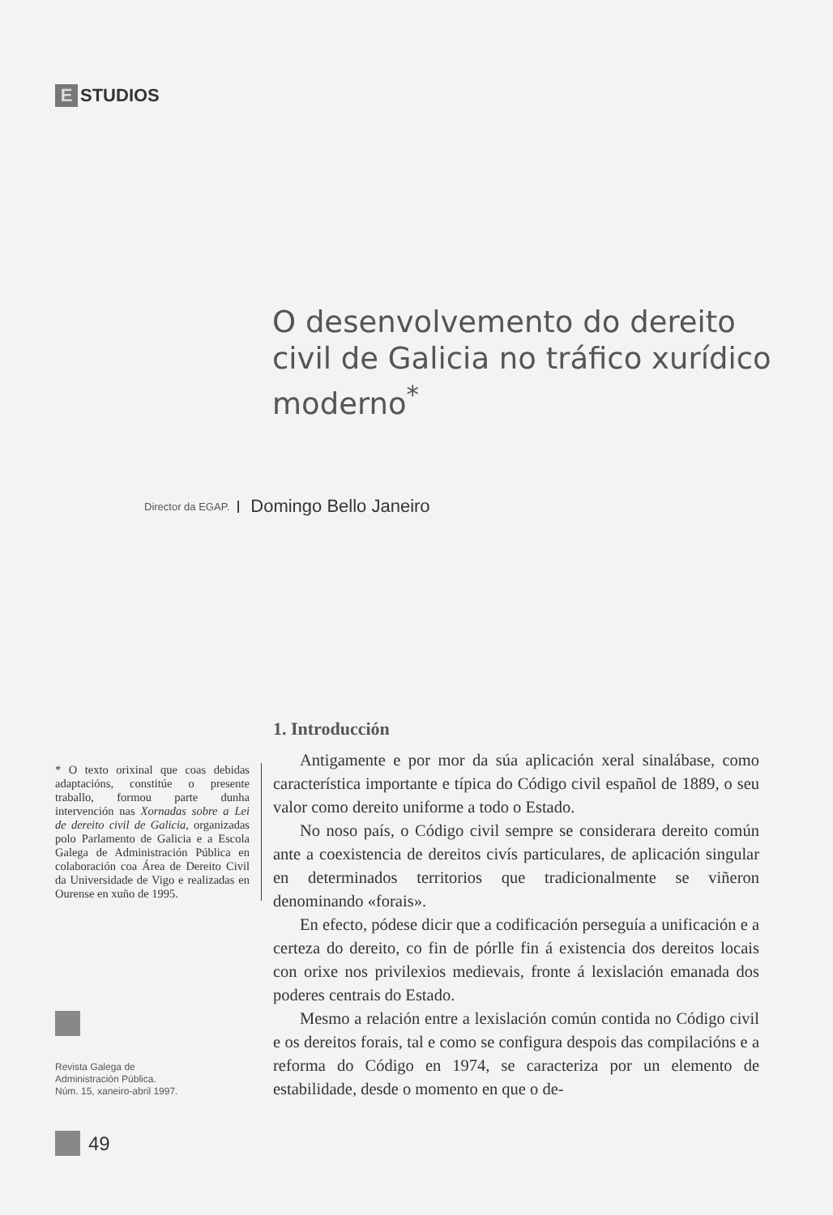E STUDIOS
O desenvolvemento do dereito civil de Galicia no tráfico xurídico moderno<sup>*</sup>
Director da EGAP. Domingo Bello Janeiro
* O texto orixinal que coas debidas adaptacións, constitúe o presente traballo, formou parte dunha intervención nas Xornadas sobre a Lei de dereito civil de Galicia, organizadas polo Parlamento de Galicia e a Escola Galega de Administración Pública en colaboración coa Área de Dereito Civil da Universidade de Vigo e realizadas en Ourense en xuño de 1995.
Revista Galega de
Administración Pública.
Núm. 15, xaneiro-abril 1997.
49
1. Introducción
Antigamente e por mor da súa aplicación xeral sinalábase, como característica importante e típica do Código civil español de 1889, o seu valor como dereito uniforme a todo o Estado.
No noso país, o Código civil sempre se considerara dereito común ante a coexistencia de dereitos civís particulares, de aplicación singular en determinados territorios que tradicionalmente se viñeron denominando «forais».
En efecto, pódese dicir que a codificación perseguía a unificación e a certeza do dereito, co fin de pórlle fin á existencia dos dereitos locais con orixe nos privilexios medievais, fronte á lexislación emanada dos poderes centrais do Estado.
Mesmo a relación entre a lexislación común contida no Código civil e os dereitos forais, tal e como se configura despois das compilacións e a reforma do Código en 1974, se caracteriza por un elemento de estabilidade, desde o momento en que o de-